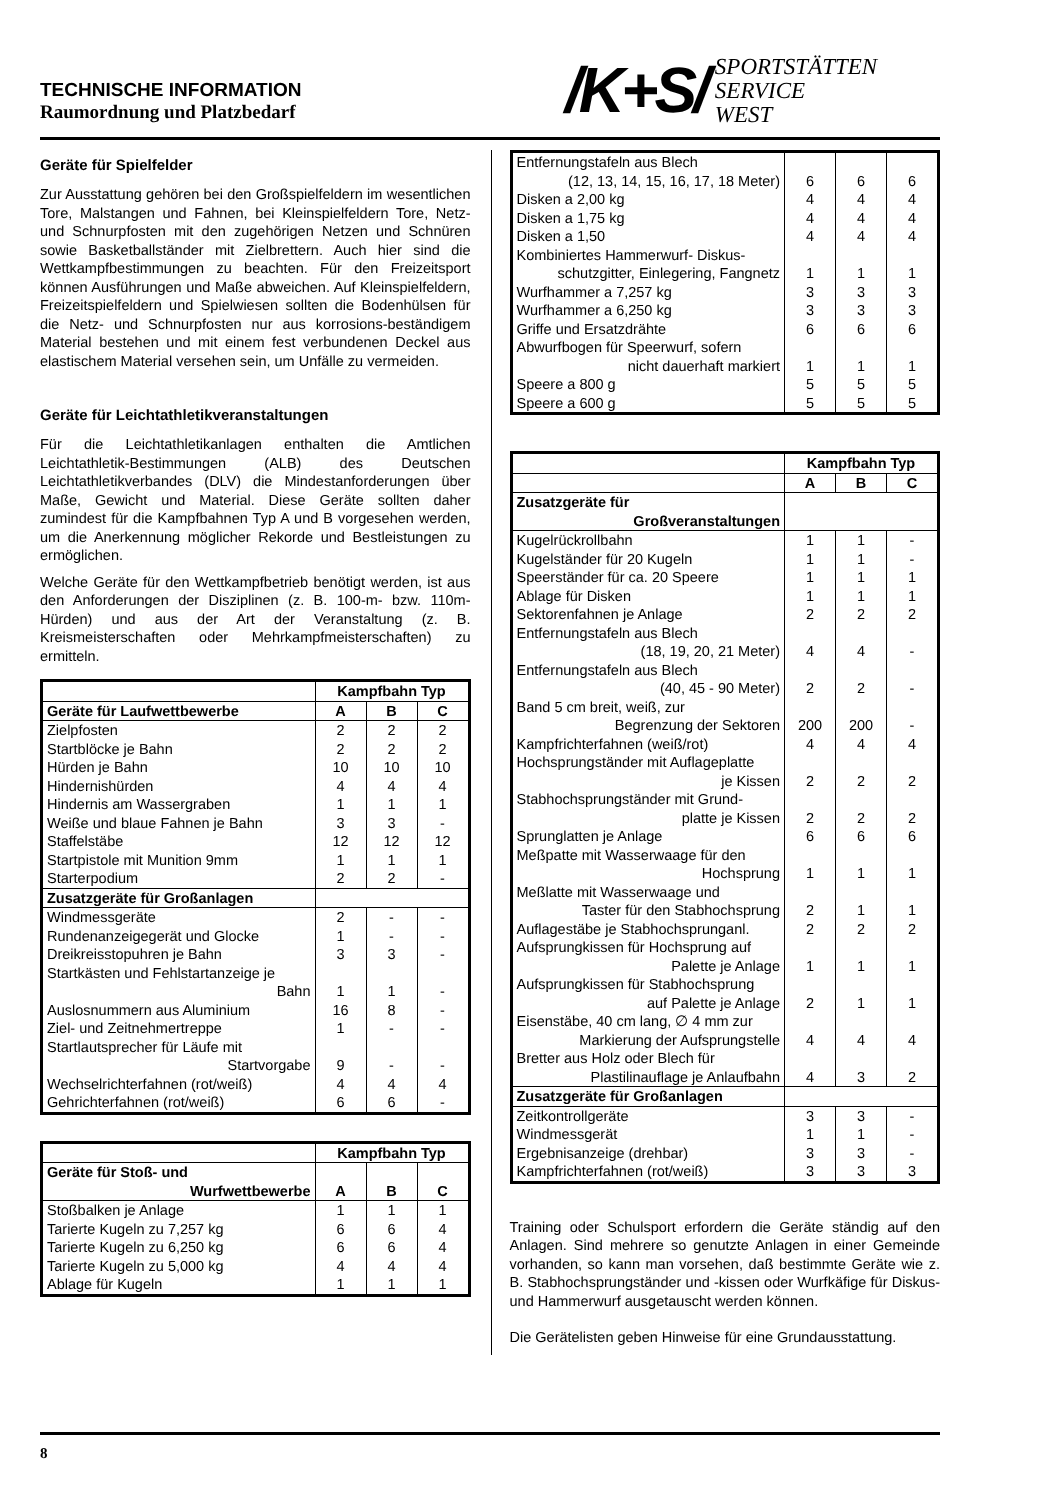TECHNISCHE INFORMATION
Raumordnung und Platzbedarf
/K+S/
SPORTSTÄTTEN
SERVICE
WEST
Geräte für Spielfelder
Zur Ausstattung gehören bei den Großspielfeldern im wesentlichen Tore, Malstangen und Fahnen, bei Kleinspielfeldern Tore, Netz- und Schnurpfosten mit den zugehörigen Netzen und Schnüren sowie Basketballständer mit Zielbrettern. Auch hier sind die Wettkampfbestimmungen zu beachten. Für den Freizeitsport können Ausführungen und Maße abweichen. Auf Kleinspielfeldern, Freizeitspielfeldern und Spielwiesen sollten die Bodenhülsen für die Netz- und Schnurpfosten nur aus korrosions-beständigem Material bestehen und mit einem fest verbundenen Deckel aus elastischem Material versehen sein, um Unfälle zu vermeiden.
Geräte für Leichtathletikveranstaltungen
Für die Leichtathletikanlagen enthalten die Amtlichen Leichtathletik-Bestimmungen (ALB) des Deutschen Leichtathletikverbandes (DLV) die Mindestanforderungen über Maße, Gewicht und Material. Diese Geräte sollten daher zumindest für die Kampfbahnen Typ A und B vorgesehen werden, um die Anerkennung möglicher Rekorde und Bestleistungen zu ermöglichen.
Welche Geräte für den Wettkampfbetrieb benötigt werden, ist aus den Anforderungen der Disziplinen (z. B. 100-m- bzw. 110m-Hürden) und aus der Art der Veranstaltung (z. B. Kreismeisterschaften oder Mehrkampfmeisterschaften) zu ermitteln.
| | Kampfbahn Typ | | |
| Geräte für Laufwettbewerbe | A | B | C |
| Zielpfosten | 2 | 2 | 2 |
| Startblöcke je Bahn | 2 | 2 | 2 |
| Hürden je Bahn | 10 | 10 | 10 |
| Hindernishürden | 4 | 4 | 4 |
| Hindernis am Wassergraben | 1 | 1 | 1 |
| Weiße und blaue Fahnen je Bahn | 3 | 3 | - |
| Staffelstäbe | 12 | 12 | 12 |
| Startpistole mit Munition 9mm | 1 | 1 | 1 |
| Starterpodium | 2 | 2 | - |
| Zusatzgeräte für Großanlagen | | | |
| Windmessgeräte | 2 | - | - |
| Rundenanzeigegerät und Glocke | 1 | - | - |
| Dreikreisstopuhren je Bahn | 3 | 3 | - |
| Startkästen und Fehlstartanzeige je Bahn | 1 | 1 | - |
| Auslosnummern aus Aluminium | 16 | 8 | - |
| Ziel- und Zeitnehmertreppe | 1 | - | - |
| Startlautsprecher für Läufe mit Startvorgabe | 9 | - | - |
| Wechselrichterfahnen (rot/weiß) | 4 | 4 | 4 |
| Gehrichterfahnen (rot/weiß) | 6 | 6 | - |
| | Kampfbahn Typ | | |
| Geräte für Stoß- und Wurfwettbewerbe | A | B | C |
| Stoßbalken je Anlage | 1 | 1 | 1 |
| Tarierte Kugeln zu 7,257 kg | 6 | 6 | 4 |
| Tarierte Kugeln zu 6,250 kg | 6 | 6 | 4 |
| Tarierte Kugeln zu 5,000 kg | 4 | 4 | 4 |
| Ablage für Kugeln | 1 | 1 | 1 |
| Entfernungstafeln aus Blech (12, 13, 14, 15, 16, 17, 18 Meter) | 6 | 6 | 6 |
| Disken a 2,00 kg | 4 | 4 | 4 |
| Disken a 1,75 kg | 4 | 4 | 4 |
| Disken a 1,50 | 4 | 4 | 4 |
| Kombiniertes Hammerwurf- Diskus- schutzgitter, Einlegering, Fangnetz | 1 | 1 | 1 |
| Wurfhammer a 7,257 kg | 3 | 3 | 3 |
| Wurfhammer a 6,250 kg | 3 | 3 | 3 |
| Griffe und Ersatzdrähte | 6 | 6 | 6 |
| Abwurfbogen für Speerwurf, sofern nicht dauerhaft markiert | 1 | 1 | 1 |
| Speere a 800 g | 5 | 5 | 5 |
| Speere a 600 g | 5 | 5 | 5 |
| | Kampfbahn Typ | | |
| | A | B | C |
| Zusatzgeräte für Großveranstaltungen | | | |
| Kugelrückrollbahn | 1 | 1 | - |
| Kugelständer für 20 Kugeln | 1 | 1 | - |
| Speerständer für ca. 20 Speere | 1 | 1 | 1 |
| Ablage für Disken | 1 | 1 | 1 |
| Sektorenfahnen je Anlage | 2 | 2 | 2 |
| Entfernungstafeln aus Blech (18, 19, 20, 21 Meter) | 4 | 4 | - |
| Entfernungstafeln aus Blech (40, 45 - 90 Meter) | 2 | 2 | - |
| Band 5 cm breit, weiß, zur Begrenzung der Sektoren | 200 | 200 | - |
| Kampfrichterfahnen (weiß/rot) | 4 | 4 | 4 |
| Hochsprungständer mit Auflageplatte je Kissen | 2 | 2 | 2 |
| Stabhochsprungständer mit Grund- platte je Kissen | 2 | 2 | 2 |
| Sprunglatten je Anlage | 6 | 6 | 6 |
| Meßpatte mit Wasserwaage für den Hochsprung | 1 | 1 | 1 |
| Meßlatte mit Wasserwaage und Taster für den Stabhochsprung | 2 | 1 | 1 |
| Auflagestäbe je Stabhochsprunganl. | 2 | 2 | 2 |
| Aufsprungkissen für Hochsprung auf Palette je Anlage | 1 | 1 | 1 |
| Aufsprungkissen für Stabhochsprung auf Palette je Anlage | 2 | 1 | 1 |
| Eisenstäbe, 40 cm lang, ∅ 4 mm zur Markierung der Aufsprungstelle | 4 | 4 | 4 |
| Bretter aus Holz oder Blech für Plastilinauflage je Anlaufbahn | 4 | 3 | 2 |
| Zusatzgeräte für Großanlagen | | | |
| Zeitkontrollgeräte | 3 | 3 | - |
| Windmessgerät | 1 | 1 | - |
| Ergebnisanzeige (drehbar) | 3 | 3 | - |
| Kampfrichterfahnen (rot/weiß) | 3 | 3 | 3 |
Training oder Schulsport erfordern die Geräte ständig auf den Anlagen. Sind mehrere so genutzte Anlagen in einer Gemeinde vorhanden, so kann man vorsehen, daß bestimmte Geräte wie z. B. Stabhochsprungständer und -kissen oder Wurfkäfige für Diskus- und Hammerwurf ausgetauscht werden können.
Die Gerätelisten geben Hinweise für eine Grundausstattung.
8